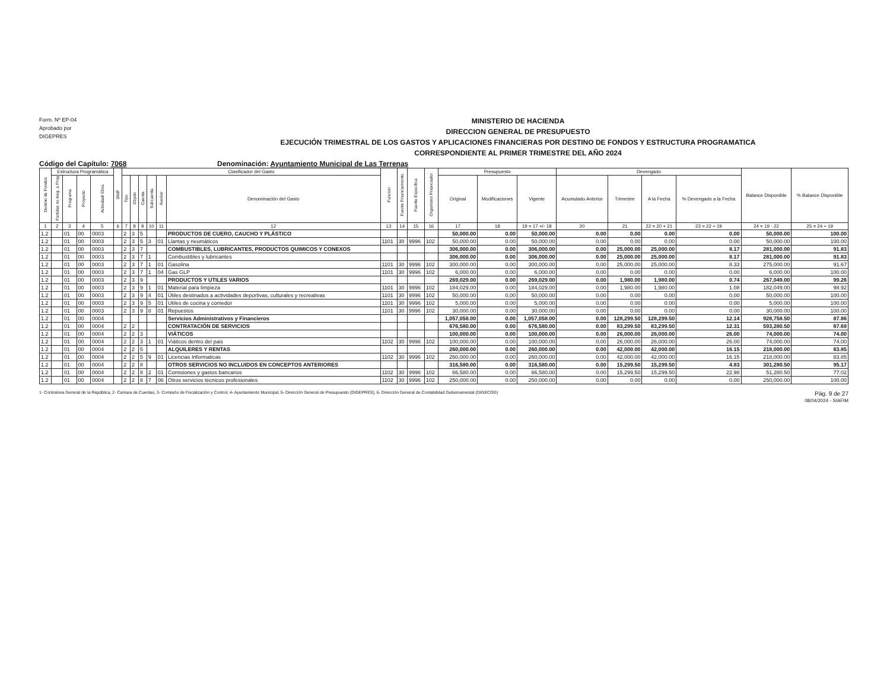Form. Nº EP-04
Aprobado por
DIGEPRES
MINISTERIO DE HACIENDA
DIRECCION GENERAL DE PRESUPUESTO
EJECUCIÓN TRIMESTRAL DE LOS GASTOS Y APLICACIONES FINANCIERAS POR DESTINO DE FONDOS Y ESTRUCTURA PROGRAMATICA
CORRESPONDIENTE AL PRIMER TRIMESTRE DEL AÑO 2024
Código del Capítulo: 7068 Denominación: Ayuntamiento Municipal de Las Terrenas
| Destino de Fondos | Estructura Programática | | | | SNIP | Clasificador del Gasto | | | | | | Funcion | Fuente Financiamiento | Fuente Especifica | Organismo Financiador | Presupuesto | | | Devengado | | | | Balance Disponible | % Balance Disponible |
| --- | --- | --- | --- | --- | --- | --- | --- | --- | --- | --- | --- | --- | --- | --- | --- | --- | --- | --- | --- | --- | --- | --- | --- | --- |
| | Partidas no Asig. a Prog | Programa | Proyecto | Actividad/ Obra | | Tipo | Objeto | Cuenta | Subcuenta | Auxiliar | Denominación del Gasto | | | | | Original | Modificaciones | Vigente | Acumulado Anterior | Trimestre | A la Fecha | % Devengado a la Fecha | | |
| 1 | 2 | 3 | 4 | 5 | 6 | 7 | 8 | 9 | 10 | 11 | 12 | 13 | 14 | 15 | 16 | 17 | 18 | 19 = 17 +/- 18 | 20 | 21 | 22 = 20 + 21 | 23 = 22 ÷ 19 | 24 = 19 - 22 | 25 = 24 ÷ 19 |
| 1.2 | | 01 | 00 | 0003 | | 2 | 3 | 5 | | | PRODUCTOS DE CUERO, CAUCHO Y PLÁSTICO | | | | | 50,000.00 | 0.00 | 50,000.00 | 0.00 | 0.00 | 0.00 | 0.00 | 50,000.00 | 100.00 |
| 1.2 | | 01 | 00 | 0003 | | 2 | 3 | 5 | 3 | 01 | Llantas y neumáticos | 1101 | 30 | 9996 | 102 | 50,000.00 | 0.00 | 50,000.00 | 0.00 | 0.00 | 0.00 | 0.00 | 50,000.00 | 100.00 |
| 1.2 | | 01 | 00 | 0003 | | 2 | 3 | 7 | | | COMBUSTIBLES, LUBRICANTES, PRODUCTOS QUIMICOS Y CONEXOS | | | | | 306,000.00 | 0.00 | 306,000.00 | 0.00 | 25,000.00 | 25,000.00 | 8.17 | 281,000.00 | 91.83 |
| 1.2 | | 01 | 00 | 0003 | | 2 | 3 | 7 | 1 | | Combustibles y lubricantes | | | | | 306,000.00 | 0.00 | 306,000.00 | 0.00 | 25,000.00 | 25,000.00 | 8.17 | 281,000.00 | 91.83 |
| 1.2 | | 01 | 00 | 0003 | | 2 | 3 | 7 | 1 | 01 | Gasolina | 1101 | 30 | 9996 | 102 | 300,000.00 | 0.00 | 300,000.00 | 0.00 | 25,000.00 | 25,000.00 | 8.33 | 275,000.00 | 91.67 |
| 1.2 | | 01 | 00 | 0003 | | 2 | 3 | 7 | 1 | 04 | Gas GLP | 1101 | 30 | 9996 | 102 | 6,000.00 | 0.00 | 6,000.00 | 0.00 | 0.00 | 0.00 | 0.00 | 6,000.00 | 100.00 |
| 1.2 | | 01 | 00 | 0003 | | 2 | 3 | 9 | | | PRODUCTOS Y UTILES VARIOS | | | | | 269,029.00 | 0.00 | 269,029.00 | 0.00 | 1,980.00 | 1,980.00 | 0.74 | 267,049.00 | 99.26 |
| 1.2 | | 01 | 00 | 0003 | | 2 | 3 | 9 | 1 | 01 | Material para limpieza | 1101 | 30 | 9996 | 102 | 184,029.00 | 0.00 | 184,029.00 | 0.00 | 1,980.00 | 1,980.00 | 1.08 | 182,049.00 | 98.92 |
| 1.2 | | 01 | 00 | 0003 | | 2 | 3 | 9 | 4 | 01 | Útiles destinados a actividades deportivas, culturales y recreativas | 1101 | 30 | 9996 | 102 | 50,000.00 | 0.00 | 50,000.00 | 0.00 | 0.00 | 0.00 | 0.00 | 50,000.00 | 100.00 |
| 1.2 | | 01 | 00 | 0003 | | 2 | 3 | 9 | 5 | 01 | Utiles de cocina y comedor | 1101 | 30 | 9996 | 102 | 5,000.00 | 0.00 | 5,000.00 | 0.00 | 0.00 | 0.00 | 0.00 | 5,000.00 | 100.00 |
| 1.2 | | 01 | 00 | 0003 | | 2 | 3 | 9 | 8 | 01 | Repuestos | 1101 | 30 | 9996 | 102 | 30,000.00 | 0.00 | 30,000.00 | 0.00 | 0.00 | 0.00 | 0.00 | 30,000.00 | 100.00 |
| 1.2 | | 01 | 00 | 0004 | | | | | | | Servicios Administrativos y Financieros | | | | | 1,057,058.00 | 0.00 | 1,057,058.00 | 0.00 | 128,299.50 | 128,299.50 | 12.14 | 928,758.50 | 87.86 |
| 1.2 | | 01 | 00 | 0004 | | 2 | 2 | | | | CONTRATACIÓN DE SERVICIOS | | | | | 676,580.00 | 0.00 | 676,580.00 | 0.00 | 83,299.50 | 83,299.50 | 12.31 | 593,280.50 | 87.69 |
| 1.2 | | 01 | 00 | 0004 | | 2 | 2 | 3 | | | VIÁTICOS | | | | | 100,000.00 | 0.00 | 100,000.00 | 0.00 | 26,000.00 | 26,000.00 | 26.00 | 74,000.00 | 74.00 |
| 1.2 | | 01 | 00 | 0004 | | 2 | 2 | 3 | 1 | 01 | Viáticos dentro del pais | 1102 | 30 | 9996 | 102 | 100,000.00 | 0.00 | 100,000.00 | 0.00 | 26,000.00 | 26,000.00 | 26.00 | 74,000.00 | 74.00 |
| 1.2 | | 01 | 00 | 0004 | | 2 | 2 | 5 | | | ALQUILERES Y RENTAS | | | | | 260,000.00 | 0.00 | 260,000.00 | 0.00 | 42,000.00 | 42,000.00 | 16.15 | 218,000.00 | 83.85 |
| 1.2 | | 01 | 00 | 0004 | | 2 | 2 | 5 | 9 | 01 | Licencias Informaticas | 1102 | 30 | 9996 | 102 | 260,000.00 | 0.00 | 260,000.00 | 0.00 | 42,000.00 | 42,000.00 | 16.15 | 218,000.00 | 83.85 |
| 1.2 | | 01 | 00 | 0004 | | 2 | 2 | 8 | | | OTROS SERVICIOS NO INCLUIDOS EN CONCEPTOS ANTERIORES | | | | | 316,580.00 | 0.00 | 316,580.00 | 0.00 | 15,299.50 | 15,299.50 | 4.83 | 301,280.50 | 95.17 |
| 1.2 | | 01 | 00 | 0004 | | 2 | 2 | 8 | 2 | 01 | Comisiones y gastos bancarios | 1102 | 30 | 9996 | 102 | 66,580.00 | 0.00 | 66,580.00 | 0.00 | 15,299.50 | 15,299.50 | 22.98 | 51,280.50 | 77.02 |
| 1.2 | | 01 | 00 | 0004 | | 2 | 2 | 8 | 7 | 06 | Otros servicios técnicos profesionales | 1102 | 30 | 9996 | 102 | 250,000.00 | 0.00 | 250,000.00 | 0.00 | 0.00 | 0.00 | 0.00 | 250,000.00 | 100.00 |
1- Contraloria General de la República, 2- Camara de Cuentas, 3- Comisión de Fiscalización y Control, 4- Ayuntamiento Municipal, 5- Dirección General de Presupuesto (DIGEPRES), 6- Dirección General de Contabilidad Gubernamental (DIGECOG)
Pág. 9 de 27
08/04/2024 - SIAFIM